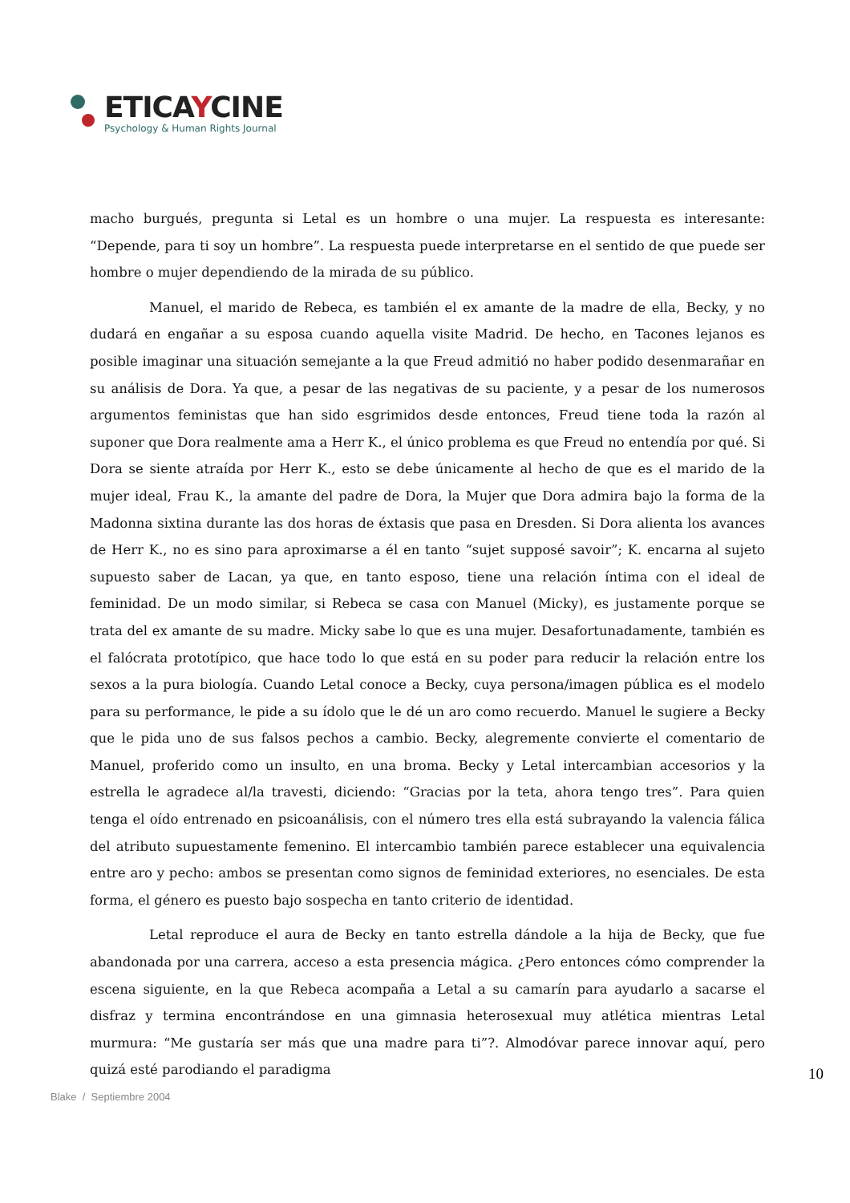ETICAYCINE
Psychology & Human Rights Journal
macho burgués, pregunta si Letal es un hombre o una mujer. La respuesta es interesante: “Depende, para ti soy un hombre”. La respuesta puede interpretarse en el sentido de que puede ser hombre o mujer dependiendo de la mirada de su público.
Manuel, el marido de Rebeca, es también el ex amante de la madre de ella, Becky, y no dudará en engañar a su esposa cuando aquella visite Madrid. De hecho, en Tacones lejanos es posible imaginar una situación semejante a la que Freud admitió no haber podido desenmarañar en su análisis de Dora. Ya que, a pesar de las negativas de su paciente, y a pesar de los numerosos argumentos feministas que han sido esgrimidos desde entonces, Freud tiene toda la razón al suponer que Dora realmente ama a Herr K., el único problema es que Freud no entendía por qué. Si Dora se siente atraída por Herr K., esto se debe únicamente al hecho de que es el marido de la mujer ideal, Frau K., la amante del padre de Dora, la Mujer que Dora admira bajo la forma de la Madonna sixtina durante las dos horas de éxtasis que pasa en Dresden. Si Dora alienta los avances de Herr K., no es sino para aproximarse a él en tanto “sujet supposé savoir”; K. encarna al sujeto supuesto saber de Lacan, ya que, en tanto esposo, tiene una relación íntima con el ideal de feminidad. De un modo similar, si Rebeca se casa con Manuel (Micky), es justamente porque se trata del ex amante de su madre. Micky sabe lo que es una mujer. Desafortunadamente, también es el falócrata prototípico, que hace todo lo que está en su poder para reducir la relación entre los sexos a la pura biología. Cuando Letal conoce a Becky, cuya persona/imagen pública es el modelo para su performance, le pide a su ídolo que le dé un aro como recuerdo. Manuel le sugiere a Becky que le pida uno de sus falsos pechos a cambio. Becky, alegremente convierte el comentario de Manuel, proferido como un insulto, en una broma. Becky y Letal intercambian accesorios y la estrella le agradece al/la travesti, diciendo: “Gracias por la teta, ahora tengo tres”. Para quien tenga el oído entrenado en psicoanálisis, con el número tres ella está subrayando la valencia fálica del atributo supuestamente femenino. El intercambio también parece establecer una equivalencia entre aro y pecho: ambos se presentan como signos de feminidad exteriores, no esenciales. De esta forma, el género es puesto bajo sospecha en tanto criterio de identidad.
Letal reproduce el aura de Becky en tanto estrella dándole a la hija de Becky, que fue abandonada por una carrera, acceso a esta presencia mágica. ¿Pero entonces cómo comprender la escena siguiente, en la que Rebeca acompaña a Letal a su camarín para ayudarlo a sacarse el disfraz y termina encontrándose en una gimnasia heterosexual muy atlética mientras Letal murmura: “Me gustaría ser más que una madre para ti”?. Almodóvar parece innovar aquí, pero quizá esté parodiando el paradigma
10
Blake / Septiembre 2004